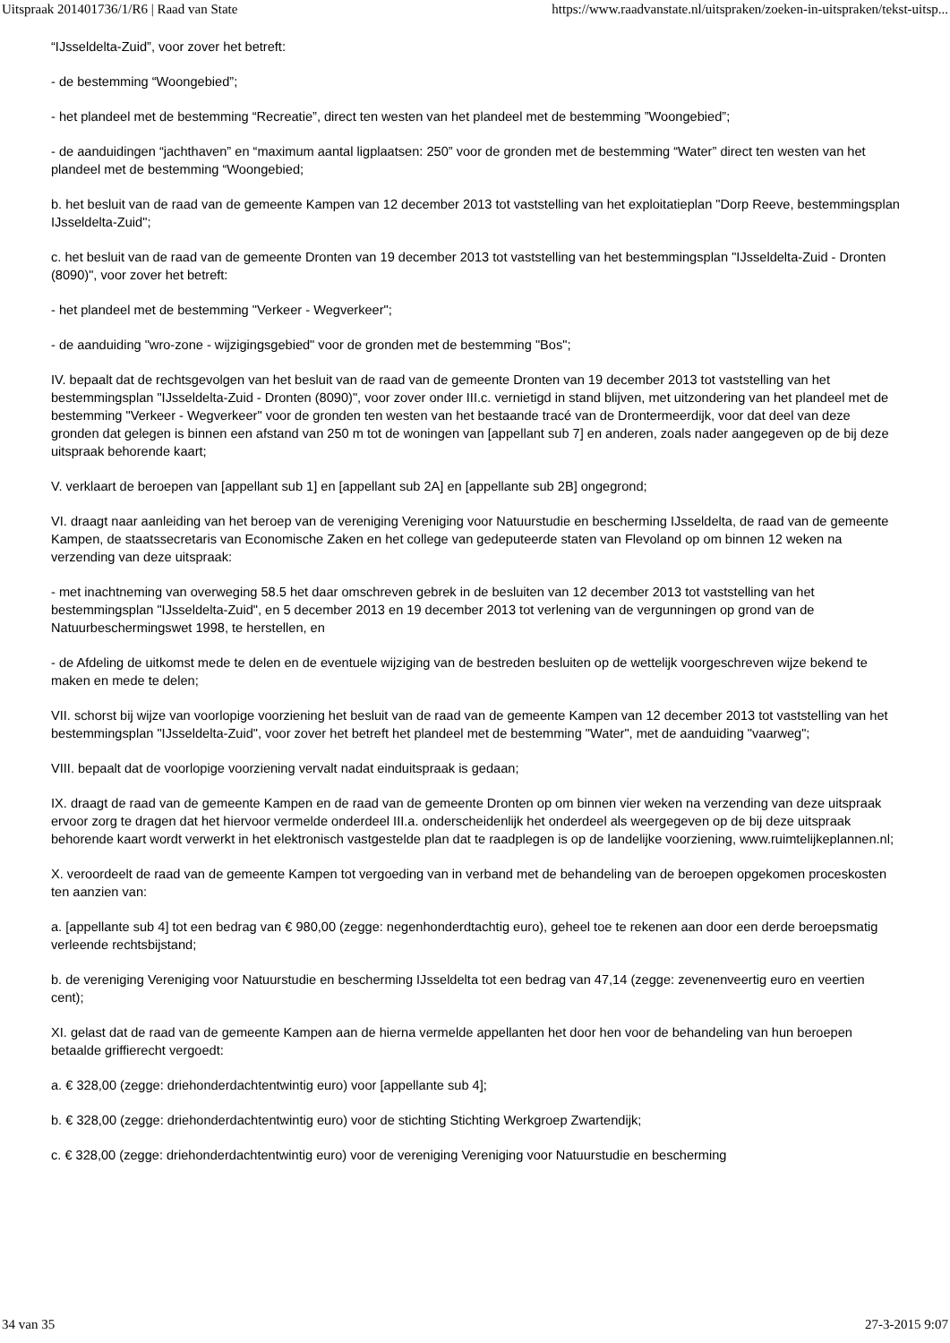Uitspraak 201401736/1/R6 | Raad van State https://www.raadvanstate.nl/uitspraken/zoeken-in-uitspraken/tekst-uitsp...
“IJsseldelta-Zuid”, voor zover het betreft:
- de bestemming “Woongebied”;
- het plandeel met de bestemming “Recreatie”, direct ten westen van het plandeel met de bestemming ”Woongebied”;
- de aanduidingen “jachthaven” en “maximum aantal ligplaatsen: 250” voor de gronden met de bestemming “Water” direct ten westen van het plandeel met de bestemming “Woongebied;
b. het besluit van de raad van de gemeente Kampen van 12 december 2013 tot vaststelling van het exploitatieplan "Dorp Reeve, bestemmingsplan IJsseldelta-Zuid";
c. het besluit van de raad van de gemeente Dronten van 19 december 2013 tot vaststelling van het bestemmingsplan "IJsseldelta-Zuid - Dronten (8090)", voor zover het betreft:
- het plandeel met de bestemming "Verkeer - Wegverkeer";
- de aanduiding "wro-zone - wijzigingsgebied" voor de gronden met de bestemming "Bos";
IV. bepaalt dat de rechtsgevolgen van het besluit van de raad van de gemeente Dronten van 19 december 2013 tot vaststelling van het bestemmingsplan "IJsseldelta-Zuid - Dronten (8090)", voor zover onder III.c. vernietigd in stand blijven, met uitzondering van het plandeel met de bestemming "Verkeer - Wegverkeer" voor de gronden ten westen van het bestaande tracé van de Drontermeerdijk, voor dat deel van deze gronden dat gelegen is binnen een afstand van 250 m tot de woningen van [appellant sub 7] en anderen, zoals nader aangegeven op de bij deze uitspraak behorende kaart;
V. verklaart de beroepen van [appellant sub 1] en [appellant sub 2A] en [appellante sub 2B] ongegrond;
VI. draagt naar aanleiding van het beroep van de vereniging Vereniging voor Natuurstudie en bescherming IJsseldelta, de raad van de gemeente Kampen, de staatssecretaris van Economische Zaken en het college van gedeputeerde staten van Flevoland op om binnen 12 weken na verzending van deze uitspraak:
- met inachtneming van overweging 58.5 het daar omschreven gebrek in de besluiten van 12 december 2013 tot vaststelling van het bestemmingsplan "IJsseldelta-Zuid", en 5 december 2013 en 19 december 2013 tot verlening van de vergunningen op grond van de Natuurbeschermingswet 1998, te herstellen, en
- de Afdeling de uitkomst mede te delen en de eventuele wijziging van de bestreden besluiten op de wettelijk voorgeschreven wijze bekend te maken en mede te delen;
VII. schorst bij wijze van voorlopige voorziening het besluit van de raad van de gemeente Kampen van 12 december 2013 tot vaststelling van het bestemmingsplan "IJsseldelta-Zuid", voor zover het betreft het plandeel met de bestemming "Water", met de aanduiding "vaarweg";
VIII. bepaalt dat de voorlopige voorziening vervalt nadat einduitspraak is gedaan;
IX. draagt de raad van de gemeente Kampen en de raad van de gemeente Dronten op om binnen vier weken na verzending van deze uitspraak ervoor zorg te dragen dat het hiervoor vermelde onderdeel III.a. onderscheidenlijk het onderdeel als weergegeven op de bij deze uitspraak behorende kaart wordt verwerkt in het elektronisch vastgestelde plan dat te raadplegen is op de landelijke voorziening, www.ruimtelijkeplannen.nl;
X. veroordeelt de raad van de gemeente Kampen tot vergoeding van in verband met de behandeling van de beroepen opgekomen proceskosten ten aanzien van:
a. [appellante sub 4] tot een bedrag van € 980,00 (zegge: negenhonderdtachtig euro), geheel toe te rekenen aan door een derde beroepsmatig verleende rechtsbijstand;
b. de vereniging Vereniging voor Natuurstudie en bescherming IJsseldelta tot een bedrag van 47,14 (zegge: zevenenveertig euro en veertien cent);
XI. gelast dat de raad van de gemeente Kampen aan de hierna vermelde appellanten het door hen voor de behandeling van hun beroepen betaalde griffierecht vergoedt:
a. € 328,00 (zegge: driehonderdachtentwintig euro) voor [appellante sub 4];
b. € 328,00 (zegge: driehonderdachtentwintig euro) voor de stichting Stichting Werkgroep Zwartendijk;
c. € 328,00 (zegge: driehonderdachtentwintig euro) voor de vereniging Vereniging voor Natuurstudie en bescherming
34 van 35 27-3-2015 9:07